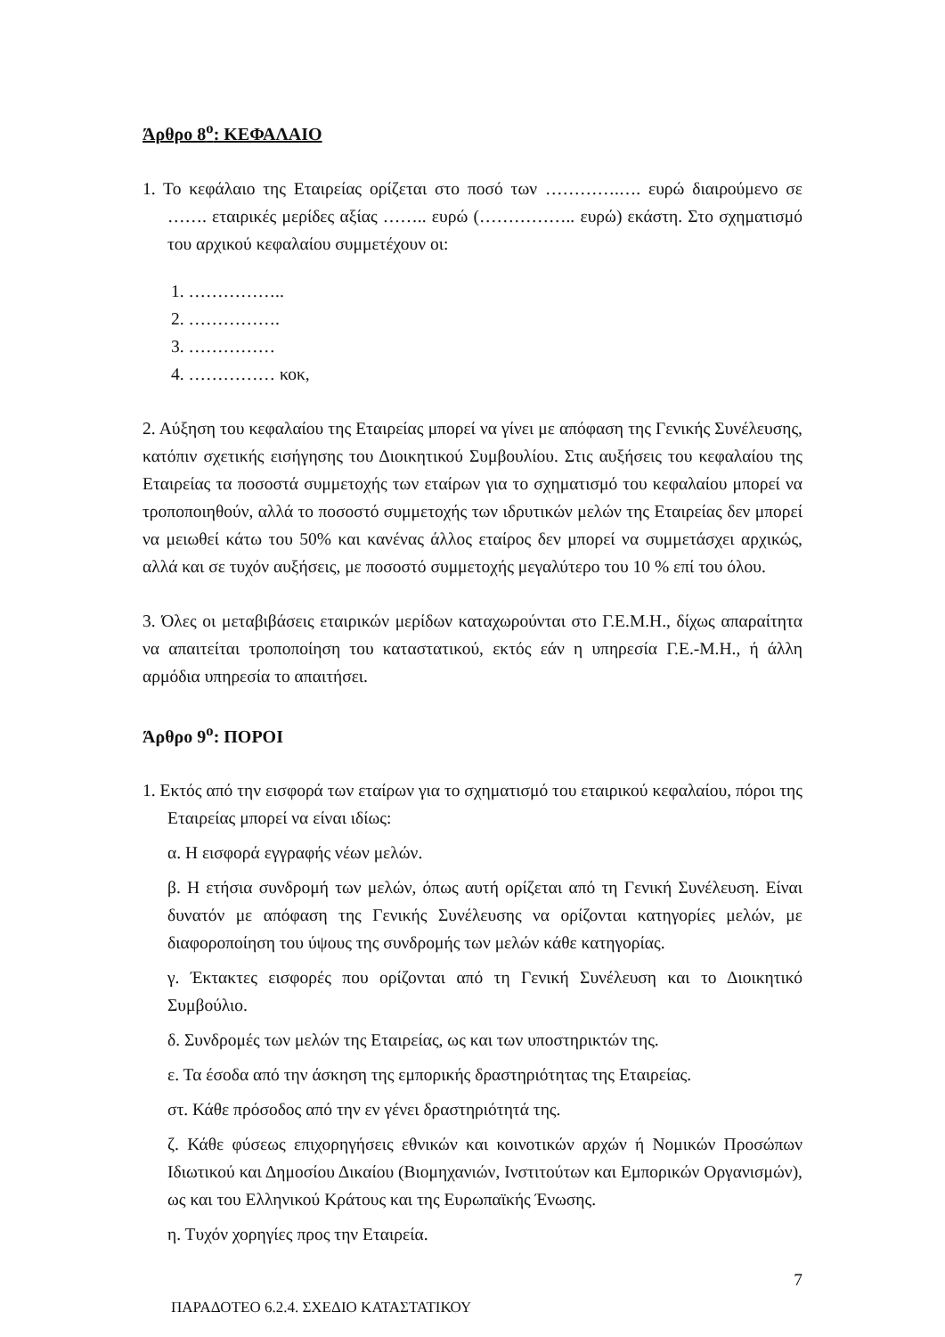Άρθρο 8<sup>ο</sup>: ΚΕΦΑΛΑΙΟ
1. Το κεφάλαιο της Εταιρείας ορίζεται στο ποσό των ………….…. ευρώ διαιρούμενο σε ……. εταιρικές μερίδες αξίας …….. ευρώ (…………….. ευρώ) εκάστη. Στο σχηματισμό του αρχικού κεφαλαίου συμμετέχουν οι:
1. ……………..
2. …………….
3. ……………
4. …………… κοκ,
2. Αύξηση του κεφαλαίου της Εταιρείας μπορεί να γίνει με απόφαση της Γενικής Συνέλευσης, κατόπιν σχετικής εισήγησης του Διοικητικού Συμβουλίου. Στις αυξήσεις του κεφαλαίου της Εταιρείας τα ποσοστά συμμετοχής των εταίρων για το σχηματισμό του κεφαλαίου μπορεί να τροποποιηθούν, αλλά το ποσοστό συμμετοχής των ιδρυτικών μελών της Εταιρείας δεν μπορεί να μειωθεί κάτω του 50% και κανένας άλλος εταίρος δεν μπορεί να συμμετάσχει αρχικώς, αλλά και σε τυχόν αυξήσεις, με ποσοστό συμμετοχής μεγαλύτερο του 10 % επί του όλου.
3. Όλες οι μεταβιβάσεις εταιρικών μερίδων καταχωρούνται στο Γ.Ε.Μ.Η., δίχως απαραίτητα να απαιτείται τροποποίηση του καταστατικού, εκτός εάν η υπηρεσία Γ.Ε.-Μ.Η., ή άλλη αρμόδια υπηρεσία το απαιτήσει.
Άρθρο 9<sup>ο</sup>: ΠΟΡΟΙ
1. Εκτός από την εισφορά των εταίρων για το σχηματισμό του εταιρικού κεφαλαίου, πόροι της Εταιρείας μπορεί να είναι ιδίως:
α. Η εισφορά εγγραφής νέων μελών.
β. Η ετήσια συνδρομή των μελών, όπως αυτή ορίζεται από τη Γενική Συνέλευση. Είναι δυνατόν με απόφαση της Γενικής Συνέλευσης να ορίζονται κατηγορίες μελών, με διαφοροποίηση του ύψους της συνδρομής των μελών κάθε κατηγορίας.
γ. Έκτακτες εισφορές που ορίζονται από τη Γενική Συνέλευση και το Διοικητικό Συμβούλιο.
δ. Συνδρομές των μελών της Εταιρείας, ως και των υποστηρικτών της.
ε. Τα έσοδα από την άσκηση της εμπορικής δραστηριότητας της Εταιρείας.
στ. Κάθε πρόσοδος από την εν γένει δραστηριότητά της.
ζ. Κάθε φύσεως επιχορηγήσεις εθνικών και κοινοτικών αρχών ή Νομικών Προσώπων Ιδιωτικού και Δημοσίου Δικαίου (Βιομηχανιών, Ινστιτούτων και Εμπορικών Οργανισμών), ως και του Ελληνικού Κράτους και της Ευρωπαϊκής Ένωσης.
η. Τυχόν χορηγίες προς την Εταιρεία.
7
ΠΑΡΑΔΟΤΕΟ 6.2.4. ΣΧΕΔΙΟ ΚΑΤΑΣΤΑΤΙΚΟΥ